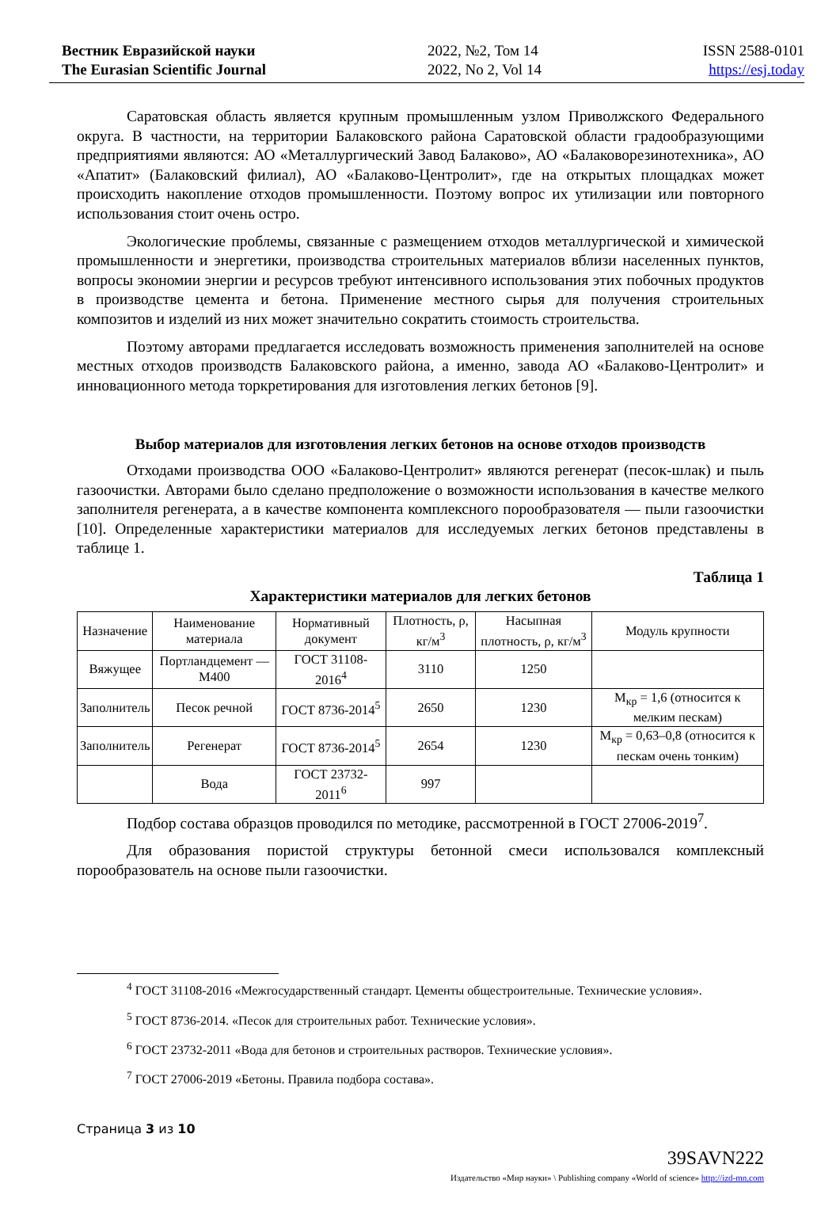Вестник Евразийской науки
The Eurasian Scientific Journal
2022, №2, Том 14
2022, No 2, Vol 14
ISSN 2588-0101
https://esj.today
Саратовская область является крупным промышленным узлом Приволжского Федерального округа. В частности, на территории Балаковского района Саратовской области градообразующими предприятиями являются: АО «Металлургический Завод Балаково», АО «Балаковорезинотехника», АО «Апатит» (Балаковский филиал), АО «Балаково-Центролит», где на открытых площадках может происходить накопление отходов промышленности. Поэтому вопрос их утилизации или повторного использования стоит очень остро.
Экологические проблемы, связанные с размещением отходов металлургической и химической промышленности и энергетики, производства строительных материалов вблизи населенных пунктов, вопросы экономии энергии и ресурсов требуют интенсивного использования этих побочных продуктов в производстве цемента и бетона. Применение местного сырья для получения строительных композитов и изделий из них может значительно сократить стоимость строительства.
Поэтому авторами предлагается исследовать возможность применения заполнителей на основе местных отходов производств Балаковского района, а именно, завода АО «Балаково-Центролит» и инновационного метода торкретирования для изготовления легких бетонов [9].
Выбор материалов для изготовления легких бетонов на основе отходов производств
Отходами производства ООО «Балаково-Центролит» являются регенерат (песок-шлак) и пыль газоочистки. Авторами было сделано предположение о возможности использования в качестве мелкого заполнителя регенерата, а в качестве компонента комплексного порообразователя — пыли газоочистки [10]. Определенные характеристики материалов для исследуемых легких бетонов представлены в таблице 1.
Таблица 1
Характеристики материалов для легких бетонов
| Назначение | Наименование материала | Нормативный документ | Плотность, ρ, кг/м<sup>3</sup> | Насыпная плотность, ρ, кг/м<sup>3</sup> | Модуль крупности |
| Вяжущее | Портландцемент — М400 | ГОСТ 31108-2016<sup>4</sup> | 3110 | 1250 | |
| Заполнитель | Песок речной | ГОСТ 8736-2014<sup>5</sup> | 2650 | 1230 | М<sub>кр</sub> = 1,6 (относится к мелким пескам) |
| Заполнитель | Регенерат | ГОСТ 8736-2014<sup>5</sup> | 2654 | 1230 | М<sub>кр</sub> = 0,63–0,8 (относится к пескам очень тонким) |
| | Вода | ГОСТ 23732-2011<sup>6</sup> | 997 | | |
Подбор состава образцов проводился по методике, рассмотренной в ГОСТ 27006-2019<sup>7</sup>.
Для образования пористой структуры бетонной смеси использовался комплексный порообразователь на основе пыли газоочистки.
<sup>4</sup> ГОСТ 31108-2016 «Межгосударственный стандарт. Цементы общестроительные. Технические условия».
<sup>5</sup> ГОСТ 8736-2014. «Песок для строительных работ. Технические условия».
<sup>6</sup> ГОСТ 23732-2011 «Вода для бетонов и строительных растворов. Технические условия».
<sup>7</sup> ГОСТ 27006-2019 «Бетоны. Правила подбора состава».
Страница 3 из 10
39SAVN222
Издательство «Мир науки» \ Publishing company «World of science» http://izd-mn.com